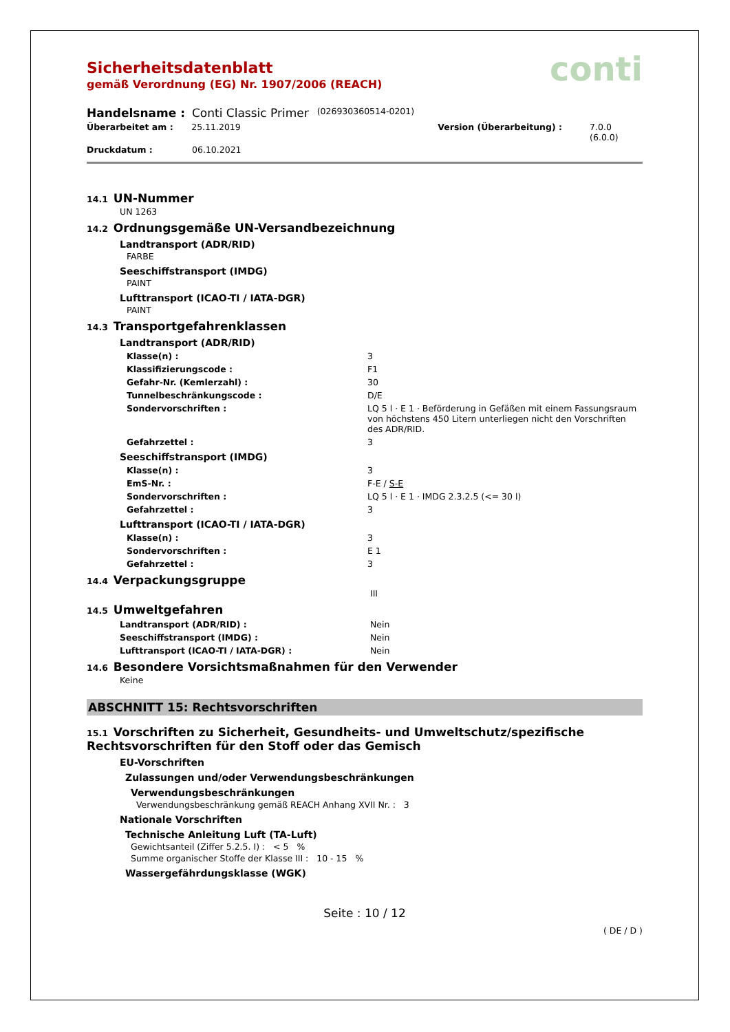conti
Sicherheitsdatenblatt
gemäß Verordnung (EG) Nr. 1907/2006 (REACH)
Handelsname : Conti Classic Primer (026930360514-0201)
Überarbeitet am : 25.11.2019 Version (Überarbeitung) : 7.0.0 (6.0.0)
Druckdatum : 06.10.2021
14.1 UN-Nummer
UN 1263
14.2 Ordnungsgemäße UN-Versandbezeichnung
Landtransport (ADR/RID)
FARBE
Seeschiffstransport (IMDG)
PAINT
Lufttransport (ICAO-TI / IATA-DGR)
PAINT
14.3 Transportgefahrenklassen
Landtransport (ADR/RID)
Klasse(n) : 3
Klassifizierungscode : F1
Gefahr-Nr. (Kemlerzahl) : 30
Tunnelbeschränkungscode : D/E
Sondervorschriften : LQ 5 l · E 1 · Beförderung in Gefäßen mit einem Fassungsraum von höchstens 450 Litern unterliegen nicht den Vorschriften des ADR/RID.
Gefahrzettel : 3
Seeschiffstransport (IMDG)
Klasse(n) : 3
EmS-Nr. : F-E / S-E
Sondervorschriften : LQ 5 l · E 1 · IMDG 2.3.2.5 (<= 30 l)
Gefahrzettel : 3
Lufttransport (ICAO-TI / IATA-DGR)
Klasse(n) : 3
Sondervorschriften : E 1
Gefahrzettel : 3
14.4 Verpackungsgruppe
III
14.5 Umweltgefahren
Landtransport (ADR/RID) : Nein
Seeschiffstransport (IMDG) : Nein
Lufttransport (ICAO-TI / IATA-DGR) : Nein
14.6 Besondere Vorsichtsmaßnahmen für den Verwender
Keine
ABSCHNITT 15: Rechtsvorschriften
15.1 Vorschriften zu Sicherheit, Gesundheits- und Umweltschutz/spezifische Rechtsvorschriften für den Stoff oder das Gemisch
EU-Vorschriften
Zulassungen und/oder Verwendungsbeschränkungen
Verwendungsbeschränkungen
Verwendungsbeschränkung gemäß REACH Anhang XVII Nr. : 3
Nationale Vorschriften
Technische Anleitung Luft (TA-Luft)
Gewichtsanteil (Ziffer 5.2.5. I) : < 5 %
Summe organischer Stoffe der Klasse III : 10 - 15 %
Wassergefährdungsklasse (WGK)
Seite : 10 / 12
( DE / D )